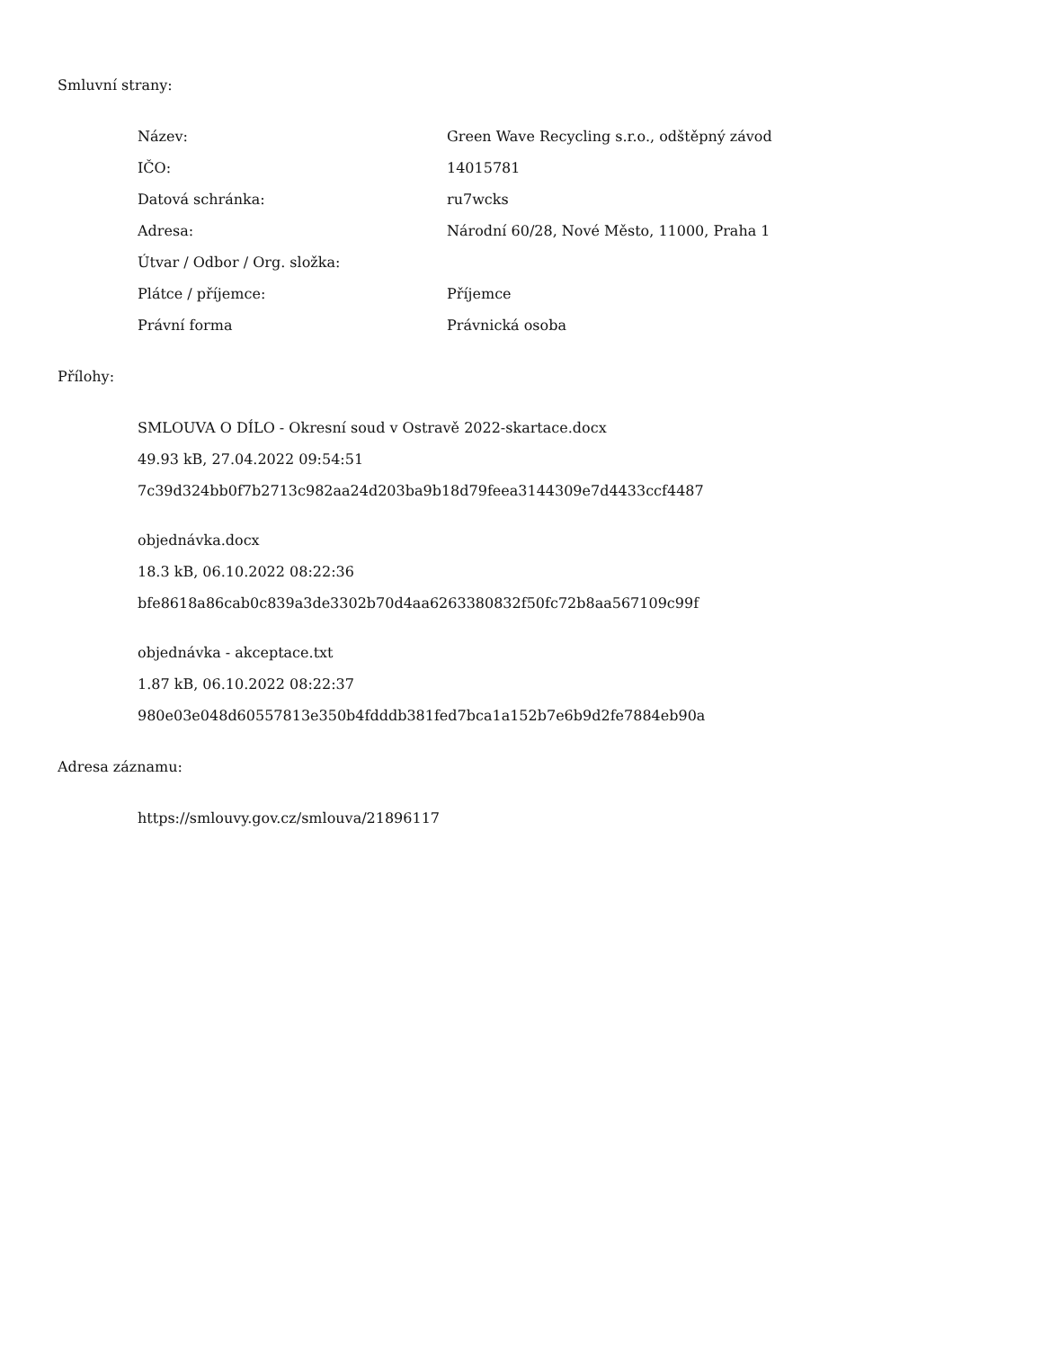Smluvní strany:
| Název: | Green Wave Recycling s.r.o., odštěpný závod |
| IČO: | 14015781 |
| Datová schránka: | ru7wcks |
| Adresa: | Národní 60/28, Nové Město, 11000, Praha 1 |
| Útvar / Odbor / Org. složka: | |
| Plátce / příjemce: | Příjemce |
| Právní forma | Právnická osoba |
Přílohy:
SMLOUVA O DÍLO - Okresní soud v Ostravě 2022-skartace.docx
49.93 kB, 27.04.2022 09:54:51
7c39d324bb0f7b2713c982aa24d203ba9b18d79feea3144309e7d4433ccf4487
objednávka.docx
18.3 kB, 06.10.2022 08:22:36
bfe8618a86cab0c839a3de3302b70d4aa6263380832f50fc72b8aa567109c99f
objednávka - akceptace.txt
1.87 kB, 06.10.2022 08:22:37
980e03e048d60557813e350b4fdddb381fed7bca1a152b7e6b9d2fe7884eb90a
Adresa záznamu:
https://smlouvy.gov.cz/smlouva/21896117